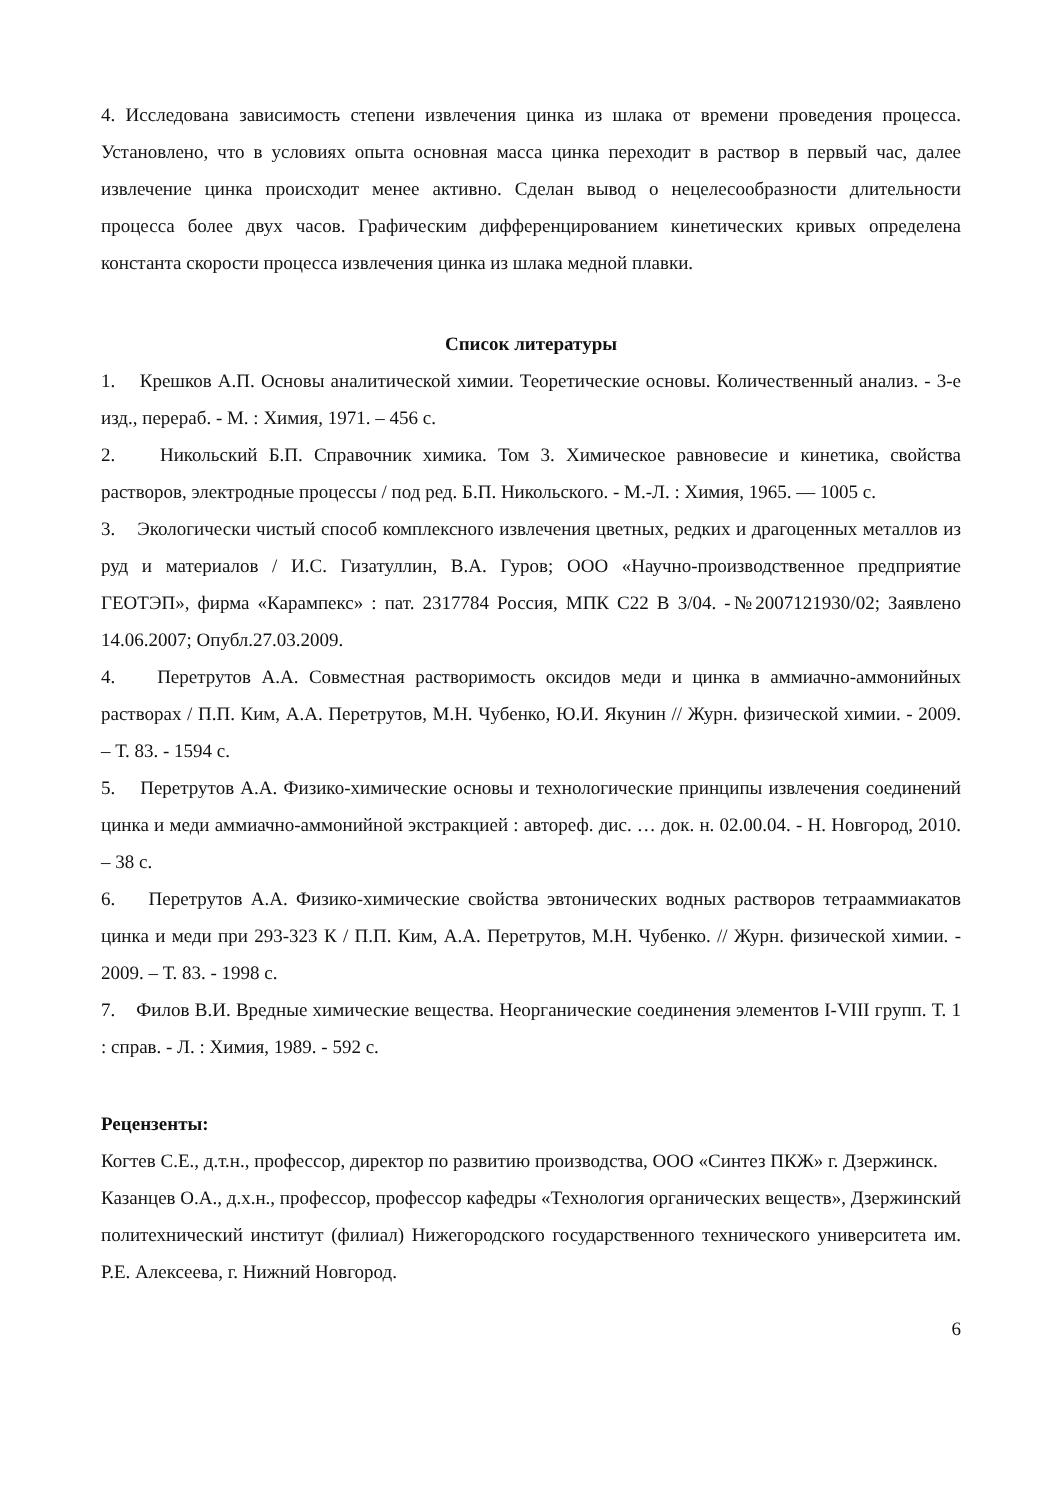4. Исследована зависимость степени извлечения цинка из шлака от времени проведения процесса. Установлено, что в условиях опыта основная масса цинка переходит в раствор в первый час, далее извлечение цинка происходит менее активно. Сделан вывод о нецелесообразности длительности процесса более двух часов. Графическим дифференцированием кинетических кривых определена константа скорости процесса извлечения цинка из шлака медной плавки.
Список литературы
1. Крешков А.П. Основы аналитической химии. Теоретические основы. Количественный анализ. - 3-е изд., перераб. - М. : Химия, 1971. – 456 с.
2. Никольский Б.П. Справочник химика. Том 3. Химическое равновесие и кинетика, свойства растворов, электродные процессы / под ред. Б.П. Никольского. - М.-Л. : Химия, 1965. — 1005 с.
3. Экологически чистый способ комплексного извлечения цветных, редких и драгоценных металлов из руд и материалов / И.С. Гизатуллин, В.А. Гуров; ООО «Научно-производственное предприятие ГЕОТЭП», фирма «Карампекс» : пат. 2317784 Россия, МПК C22 B 3/04. -№2007121930/02; Заявлено 14.06.2007; Опубл.27.03.2009.
4. Перетрутов А.А. Совместная растворимость оксидов меди и цинка в аммиачно-аммонийных растворах / П.П. Ким, А.А. Перетрутов, М.Н. Чубенко, Ю.И. Якунин // Журн. физической химии. - 2009. – Т. 83. - 1594 с.
5. Перетрутов А.А. Физико-химические основы и технологические принципы извлечения соединений цинка и меди аммиачно-аммонийной экстракцией : автореф. дис. … док. н. 02.00.04. - Н. Новгород, 2010. – 38 с.
6. Перетрутов А.А. Физико-химические свойства эвтонических водных растворов тетрааммиакатов цинка и меди при 293-323 К / П.П. Ким, А.А. Перетрутов, М.Н. Чубенко. // Журн. физической химии. - 2009. – Т. 83. - 1998 с.
7. Филов В.И. Вредные химические вещества. Неорганические соединения элементов I-VIII групп. Т. 1 : справ. - Л. : Химия, 1989. - 592 с.
Рецензенты:
Когтев С.Е., д.т.н., профессор, директор по развитию производства, ООО «Синтез ПКЖ» г. Дзержинск.
Казанцев О.А., д.х.н., профессор, профессор кафедры «Технология органических веществ», Дзержинский политехнический институт (филиал) Нижегородского государственного технического университета им. Р.Е. Алексеева, г. Нижний Новгород.
6